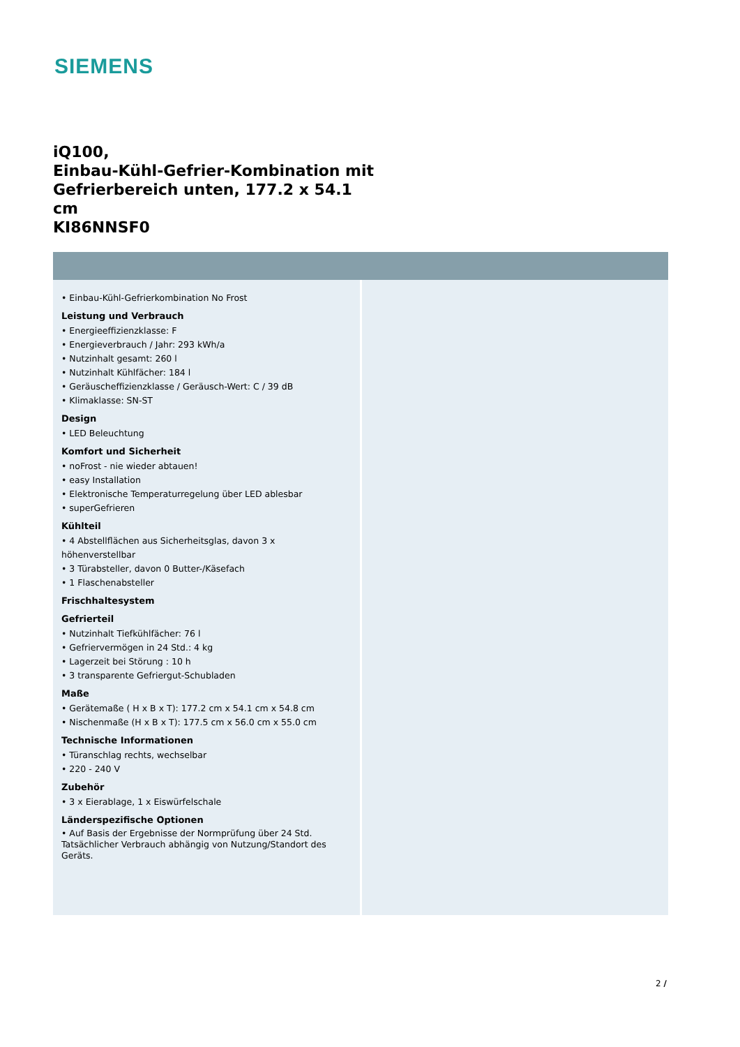SIEMENS
iQ100,
Einbau-Kühl-Gefrier-Kombination mit Gefrierbereich unten, 177.2 x 54.1 cm
KI86NNSF0
• Einbau-Kühl-Gefrierkombination No Frost
Leistung und Verbrauch
• Energieeffizienzklasse: F
• Energieverbrauch / Jahr: 293 kWh/a
• Nutzinhalt gesamt: 260 l
• Nutzinhalt Kühlfächer: 184 l
• Geräuscheffizienzklasse / Geräusch-Wert: C / 39 dB
• Klimaklasse: SN-ST
Design
• LED Beleuchtung
Komfort und Sicherheit
• noFrost - nie wieder abtauen!
• easy Installation
• Elektronische Temperaturregelung über LED ablesbar
• superGefrieren
Kühlteil
• 4 Abstellflächen aus Sicherheitsglas, davon 3 x höhenverstellbar
• 3 Türabsteller, davon 0 Butter-/Käsefach
• 1 Flaschenabsteller
Frischhaltesystem
Gefrierteil
• Nutzinhalt Tiefkühlfächer: 76 l
• Gefriervermögen in 24 Std.: 4 kg
• Lagerzeit bei Störung : 10 h
• 3 transparente Gefriergut-Schubladen
Maße
• Gerätemaße ( H x B x T): 177.2 cm x 54.1 cm x 54.8 cm
• Nischenmaße (H x B x T): 177.5 cm x 56.0 cm x 55.0 cm
Technische Informationen
• Türanschlag rechts, wechselbar
• 220 - 240 V
Zubehör
• 3 x Eierablage, 1 x Eiswürfelschale
Länderspezifische Optionen
• Auf Basis der Ergebnisse der Normprüfung über 24 Std. Tatsächlicher Verbrauch abhängig von Nutzung/Standort des Geräts.
2 /